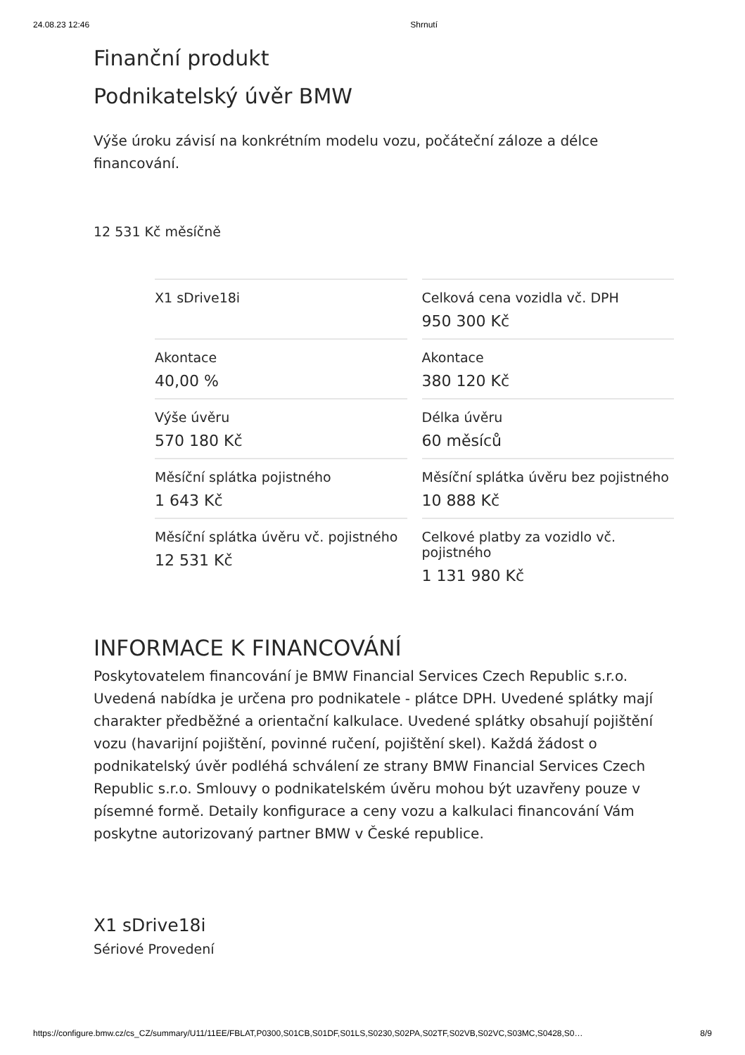24.08.23 12:46 Shrnutí
Finanční produkt
Podnikatelský úvěr BMW
Výše úroku závisí na konkrétním modelu vozu, počáteční záloze a délce financování.
12 531 Kč měsíčně
| X1 sDrive18i | Celková cena vozidla vč. DPH 950 300 Kč |
| Akontace 40,00 % | Akontace 380 120 Kč |
| Výše úvěru 570 180 Kč | Délka úvěru 60 měsíců |
| Měsíční splátka pojistného 1 643 Kč | Měsíční splátka úvěru bez pojistného 10 888 Kč |
| Měsíční splátka úvěru vč. pojistného 12 531 Kč | Celkové platby za vozidlo vč. pojistného 1 131 980 Kč |
INFORMACE K FINANCOVÁNÍ
Poskytovatelem financování je BMW Financial Services Czech Republic s.r.o. Uvedená nabídka je určena pro podnikatele - plátce DPH. Uvedené splátky mají charakter předběžné a orientační kalkulace. Uvedené splátky obsahují pojištění vozu (havarijní pojištění, povinné ručení, pojištění skel). Každá žádost o podnikatelský úvěr podléhá schválení ze strany BMW Financial Services Czech Republic s.r.o. Smlouvy o podnikatelském úvěru mohou být uzavřeny pouze v písemné formě. Detaily konfigurace a ceny vozu a kalkulaci financování Vám poskytne autorizovaný partner BMW v České republice.
X1 sDrive18i
Sériové Provedení
https://configure.bmw.cz/cs_CZ/summary/U11/11EE/FBLAT,P0300,S01CB,S01DF,S01LS,S0230,S02PA,S02TF,S02VB,S02VC,S03MC,S0428,S0… 8/9